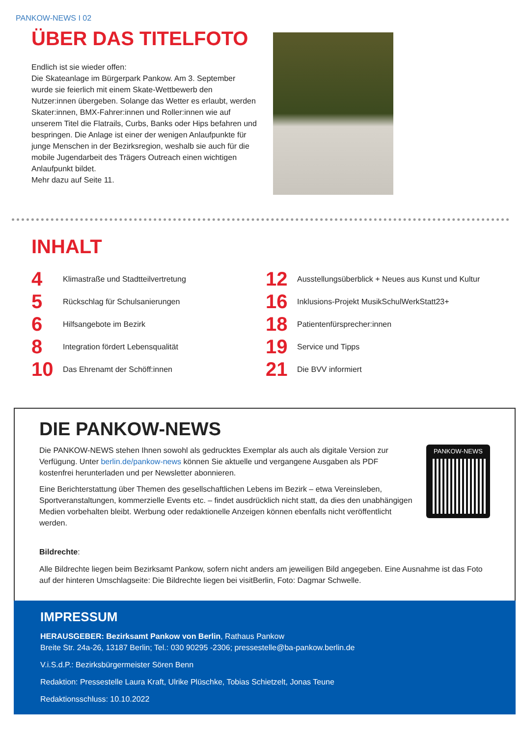PANKOW-NEWS I 02
ÜBER DAS TITELFOTO
Endlich ist sie wieder offen:
Die Skateanlage im Bürgerpark Pankow. Am 3. September wurde sie feierlich mit einem Skate-Wettbewerb den Nutzer:innen übergeben. Solange das Wetter es erlaubt, werden Skater:innen, BMX-Fahrer:innen und Roller:innen wie auf unserem Titel die Flatrails, Curbs, Banks oder Hips befahren und bespringen. Die Anlage ist einer der wenigen Anlaufpunkte für junge Menschen in der Bezirksregion, weshalb sie auch für die mobile Jugendarbeit des Trägers Outreach einen wichtigen Anlaufpunkt bildet.
Mehr dazu auf Seite 11.
INHALT
4
Klimastraße und Stadtteilvertretung
5
Rückschlag für Schulsanierungen
6
Hilfsangebote im Bezirk
8
Integration fördert Lebensqualität
10
Das Ehrenamt der Schöff:innen
12
Ausstellungsüberblick + Neues aus Kunst und Kultur
16
Inklusions-Projekt MusikSchulWerkStatt23+
18
Patientenfürsprecher:innen
19
Service und Tipps
21
Die BVV informiert
DIE PANKOW-NEWS
Die PANKOW-NEWS stehen Ihnen sowohl als gedrucktes Exemplar als auch als digitale Version zur Verfügung. Unter berlin.de/pankow-news können Sie aktuelle und vergangene Ausgaben als PDF kostenfrei herunterladen und per Newsletter abonnieren.
Eine Berichterstattung über Themen des gesellschaftlichen Lebens im Bezirk – etwa Vereinsleben, Sportveranstaltungen, kommerzielle Events etc. – findet ausdrücklich nicht statt, da dies den unabhängigen Medien vorbehalten bleibt. Werbung oder redaktionelle Anzeigen können ebenfalls nicht veröffentlicht werden.
PANKOW-NEWS
Bildrechte:
Alle Bildrechte liegen beim Bezirksamt Pankow, sofern nicht anders am jeweiligen Bild angegeben. Eine Ausnahme ist das Foto auf der hinteren Umschlagseite: Die Bildrechte liegen bei visitBerlin, Foto: Dagmar Schwelle.
IMPRESSUM
HERAUSGEBER: Bezirksamt Pankow von Berlin, Rathaus Pankow
Breite Str. 24a-26, 13187 Berlin; Tel.: 030 90295 -2306; pressestelle@ba-pankow.berlin.de
V.i.S.d.P.: Bezirksbürgermeister Sören Benn
Redaktion: Pressestelle Laura Kraft, Ulrike Plüschke, Tobias Schietzelt, Jonas Teune
Redaktionsschluss: 10.10.2022